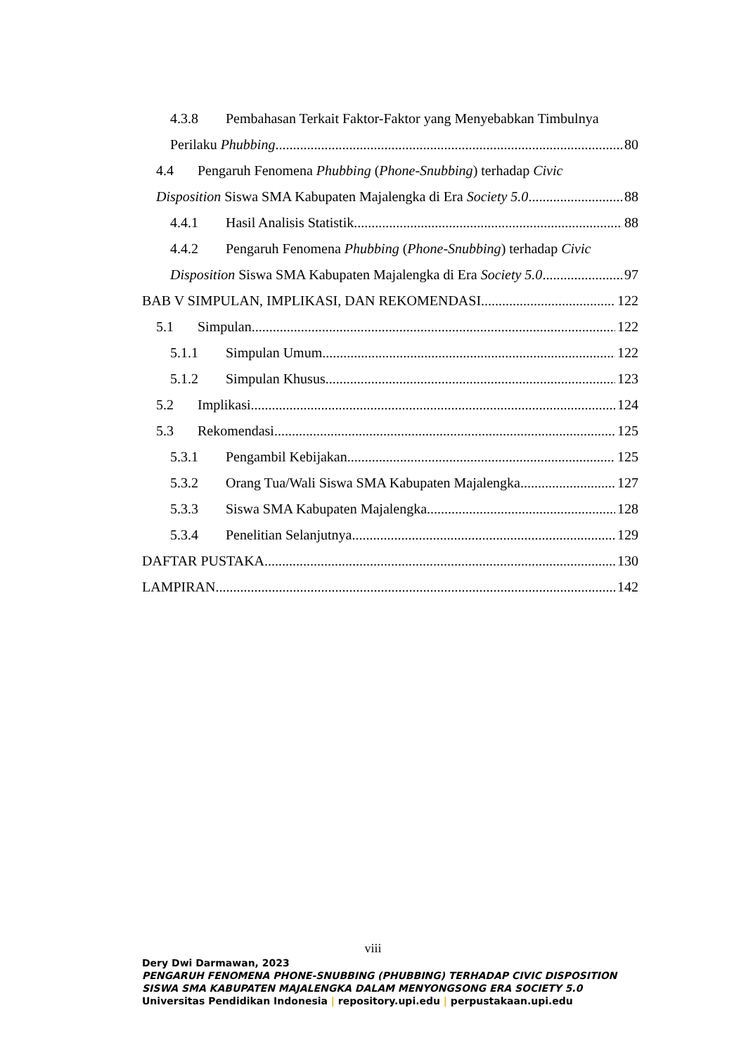4.3.8 Pembahasan Terkait Faktor-Faktor yang Menyebabkan Timbulnya
Perilaku Phubbing 80
4.4 Pengaruh Fenomena Phubbing (Phone-Snubbing) terhadap Civic
Disposition Siswa SMA Kabupaten Majalengka di Era Society 5.0 88
4.4.1 Hasil Analisis Statistik 88
4.4.2 Pengaruh Fenomena Phubbing (Phone-Snubbing) terhadap Civic
Disposition Siswa SMA Kabupaten Majalengka di Era Society 5.0 97
BAB V SIMPULAN, IMPLIKASI, DAN REKOMENDASI 122
5.1 Simpulan 122
5.1.1 Simpulan Umum 122
5.1.2 Simpulan Khusus 123
5.2 Implikasi 124
5.3 Rekomendasi 125
5.3.1 Pengambil Kebijakan 125
5.3.2 Orang Tua/Wali Siswa SMA Kabupaten Majalengka 127
5.3.3 Siswa SMA Kabupaten Majalengka 128
5.3.4 Penelitian Selanjutnya 129
DAFTAR PUSTAKA 130
LAMPIRAN 142
viii
Dery Dwi Darmawan, 2023
PENGARUH FENOMENA PHONE-SNUBBING (PHUBBING) TERHADAP CIVIC DISPOSITION
SISWA SMA KABUPATEN MAJALENGKA DALAM MENYONGSONG ERA SOCIETY 5.0
Universitas Pendidikan Indonesia | repository.upi.edu | perpustakaan.upi.edu